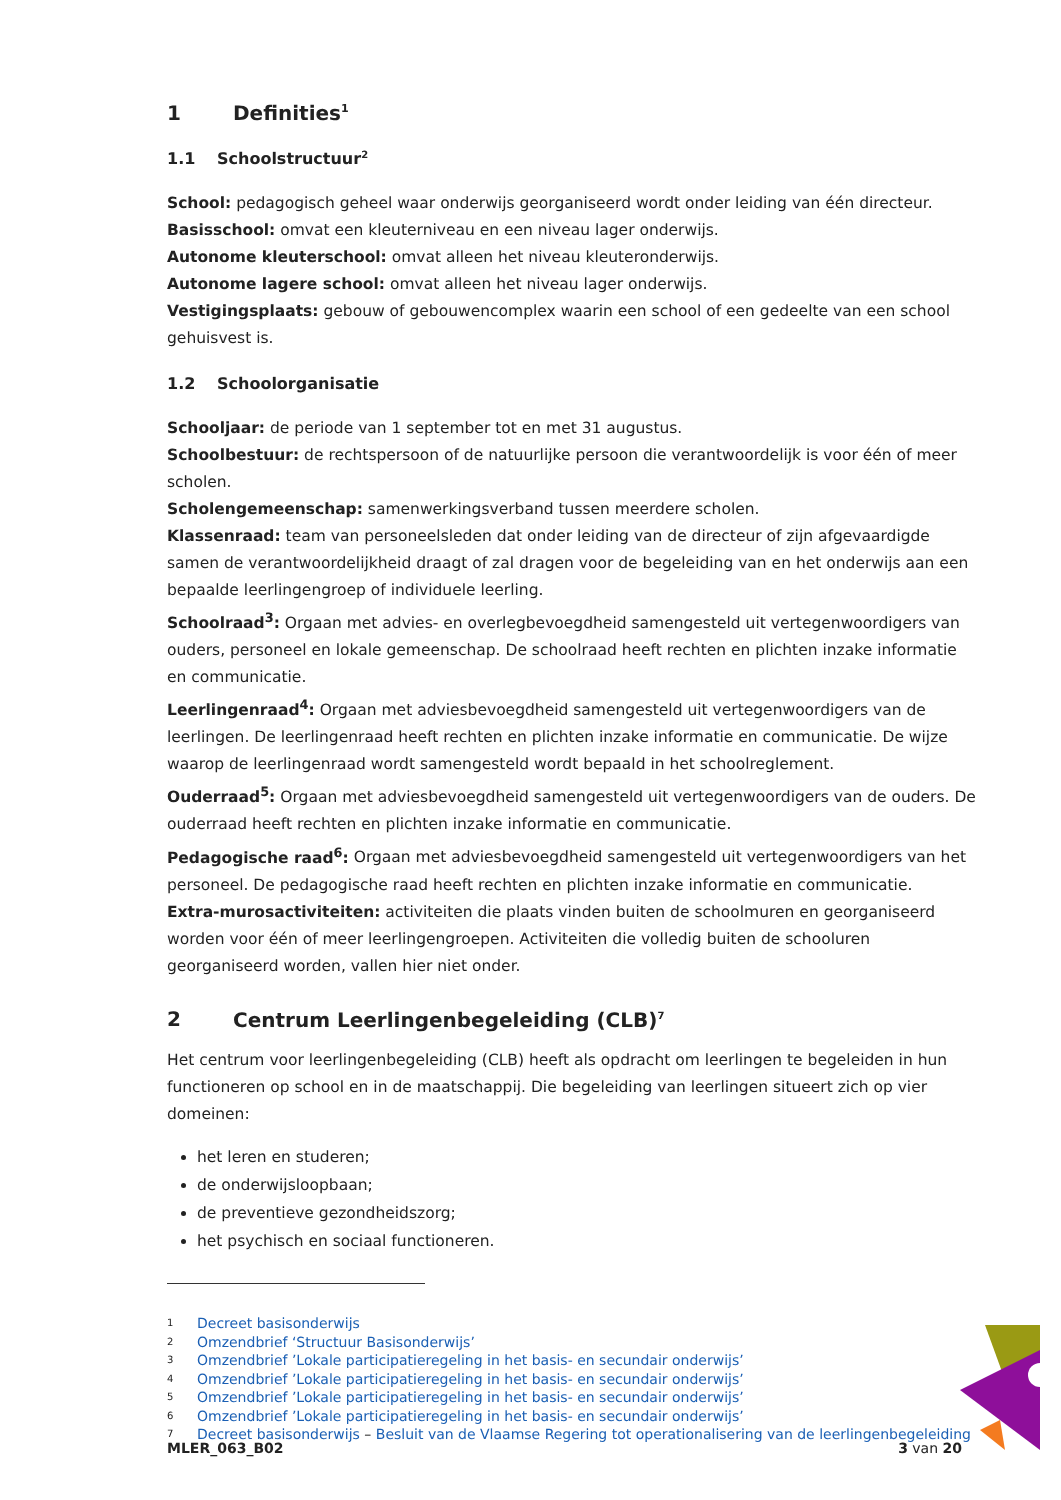1 Definities<sup>1</sup>
1.1 Schoolstructuur<sup>2</sup>
School: pedagogisch geheel waar onderwijs georganiseerd wordt onder leiding van één directeur.
Basisschool: omvat een kleuterniveau en een niveau lager onderwijs.
Autonome kleuterschool: omvat alleen het niveau kleuteronderwijs.
Autonome lagere school: omvat alleen het niveau lager onderwijs.
Vestigingsplaats: gebouw of gebouwencomplex waarin een school of een gedeelte van een school gehuisvest is.
1.2 Schoolorganisatie
Schooljaar: de periode van 1 september tot en met 31 augustus.
Schoolbestuur: de rechtspersoon of de natuurlijke persoon die verantwoordelijk is voor één of meer scholen.
Scholengemeenschap: samenwerkingsverband tussen meerdere scholen.
Klassenraad: team van personeelsleden dat onder leiding van de directeur of zijn afgevaardigde samen de verantwoordelijkheid draagt of zal dragen voor de begeleiding van en het onderwijs aan een bepaalde leerlingengroep of individuele leerling.
Schoolraad<sup>3</sup>: Orgaan met advies- en overlegbevoegdheid samengesteld uit vertegenwoordigers van ouders, personeel en lokale gemeenschap. De schoolraad heeft rechten en plichten inzake informatie en communicatie.
Leerlingenraad<sup>4</sup>: Orgaan met adviesbevoegdheid samengesteld uit vertegenwoordigers van de leerlingen. De leerlingenraad heeft rechten en plichten inzake informatie en communicatie. De wijze waarop de leerlingenraad wordt samengesteld wordt bepaald in het schoolreglement.
Ouderraad<sup>5</sup>: Orgaan met adviesbevoegdheid samengesteld uit vertegenwoordigers van de ouders. De ouderraad heeft rechten en plichten inzake informatie en communicatie.
Pedagogische raad<sup>6</sup>: Orgaan met adviesbevoegdheid samengesteld uit vertegenwoordigers van het personeel. De pedagogische raad heeft rechten en plichten inzake informatie en communicatie.
Extra-murosactiviteiten: activiteiten die plaats vinden buiten de schoolmuren en georganiseerd worden voor één of meer leerlingengroepen. Activiteiten die volledig buiten de schooluren georganiseerd worden, vallen hier niet onder.
2 Centrum Leerlingenbegeleiding (CLB)<sup>7</sup>
Het centrum voor leerlingenbegeleiding (CLB) heeft als opdracht om leerlingen te begeleiden in hun functioneren op school en in de maatschappij. Die begeleiding van leerlingen situeert zich op vier domeinen:
het leren en studeren;
de onderwijsloopbaan;
de preventieve gezondheidszorg;
het psychisch en sociaal functioneren.
1 Decreet basisonderwijs
2 Omzendbrief ‘Structuur Basisonderwijs’
3 Omzendbrief ’Lokale participatieregeling in het basis- en secundair onderwijs’
4 Omzendbrief ’Lokale participatieregeling in het basis- en secundair onderwijs’
5 Omzendbrief ’Lokale participatieregeling in het basis- en secundair onderwijs’
6 Omzendbrief ’Lokale participatieregeling in het basis- en secundair onderwijs’
7 Decreet basisonderwijs – Besluit van de Vlaamse Regering tot operationalisering van de leerlingenbegeleiding
MLER_063_B02 3 van 20